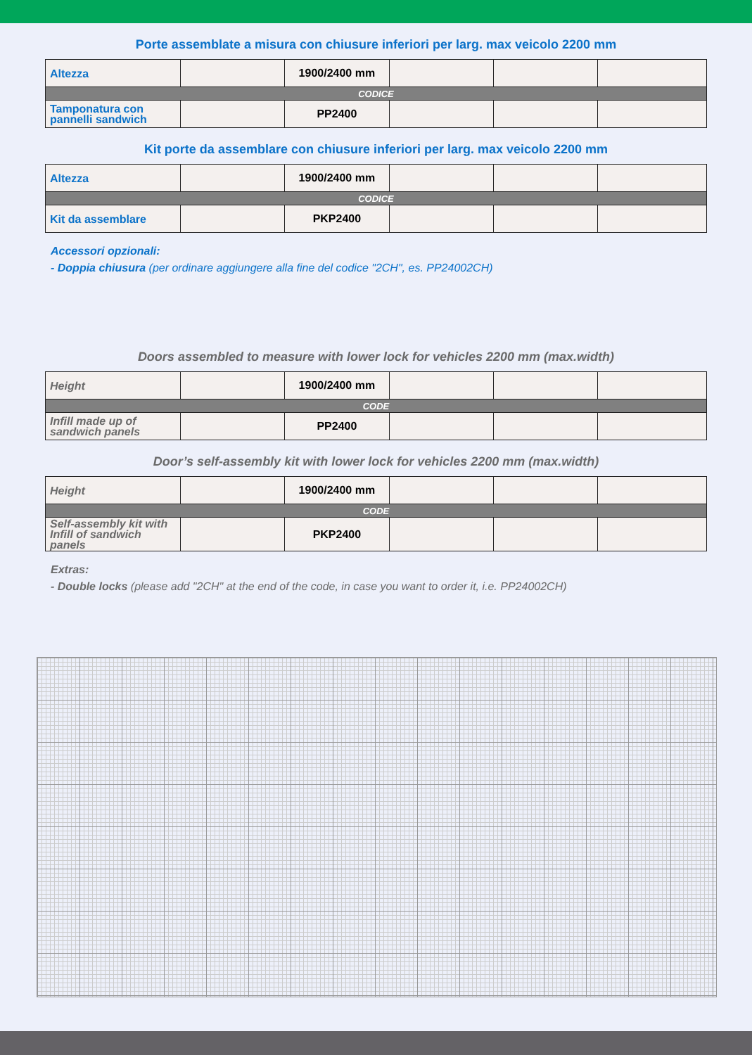Porte assemblate a misura con chiusure inferiori per larg. max veicolo 2200 mm
| Altezza | | 1900/2400 mm | | | |
| CODICE | | | | | |
| Tamponatura con pannelli sandwich | | PP2400 | | | |
Kit porte da assemblare con chiusure inferiori per larg. max veicolo 2200 mm
| Altezza | | 1900/2400 mm | | | |
| CODICE | | | | | |
| Kit da assemblare | | PKP2400 | | | |
Accessori opzionali:
- Doppia chiusura (per ordinare aggiungere alla fine del codice "2CH", es. PP24002CH)
Doors assembled to measure with lower lock for vehicles 2200 mm (max.width)
| Height | | 1900/2400 mm | | | |
| CODE | | | | | |
| Infill made up of sandwich panels | | PP2400 | | | |
Door’s self-assembly kit with lower lock for vehicles 2200 mm (max.width)
| Height | | 1900/2400 mm | | | |
| CODE | | | | | |
| Self-assembly kit with Infill of sandwich panels | | PKP2400 | | | |
Extras:
- Double locks (please add "2CH" at the end of the code, in case you want to order it, i.e. PP24002CH)